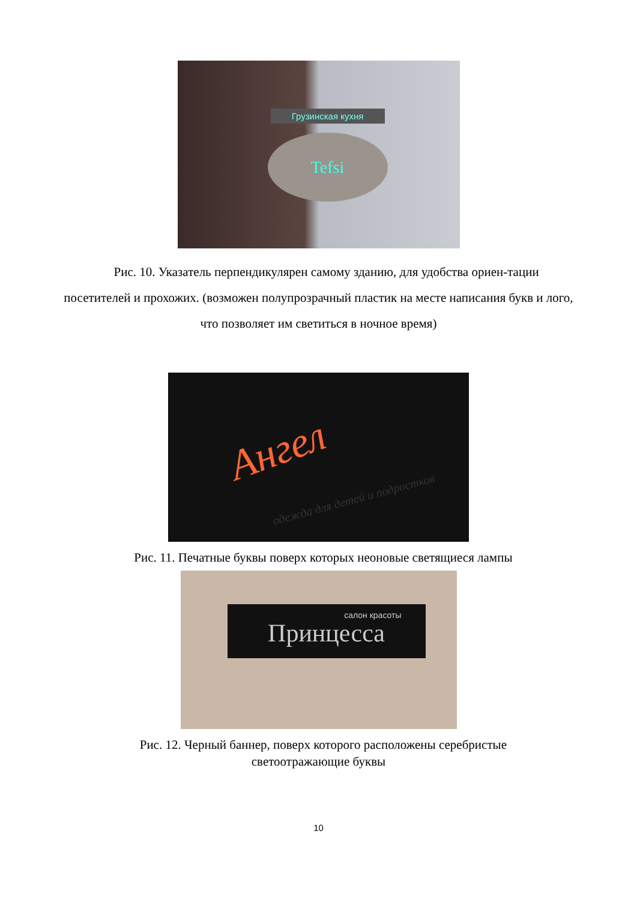Грузинская кухня
Tefsi
Рис. 10. Указатель перпендикулярен самому зданию, для удобства ориен-тации посетителей и прохожих. (возможен полупрозрачный пластик на месте написания букв и лого, что позволяет им светиться в ночное время)
Ангел
одежда для детей и подростков
Рис. 11. Печатные буквы поверх которых неоновые светящиеся лампы
салон красоты
Принцесса
Рис. 12. Черный баннер, поверх которого расположены серебристые
светоотражающие буквы
10